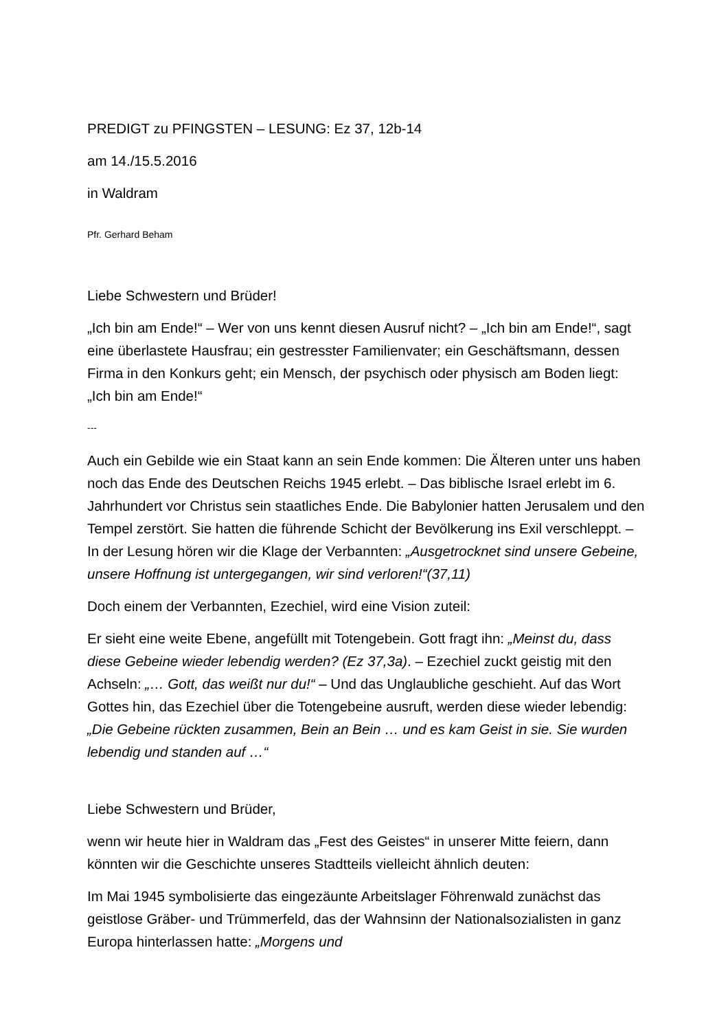PREDIGT zu PFINGSTEN – LESUNG: Ez 37, 12b-14
am 14./15.5.2016
in Waldram
Pfr. Gerhard Beham
Liebe Schwestern und Brüder!
„Ich bin am Ende!“ – Wer von uns kennt diesen Ausruf nicht? – „Ich bin am Ende!“, sagt eine überlastete Hausfrau; ein gestresster Familienvater; ein Geschäftsmann, dessen Firma in den Konkurs geht; ein Mensch, der psychisch oder physisch am Boden liegt: „Ich bin am Ende!“
---
Auch ein Gebilde wie ein Staat kann an sein Ende kommen: Die Älteren unter uns haben noch das Ende des Deutschen Reichs 1945 erlebt. – Das biblische Israel erlebt im 6. Jahrhundert vor Christus sein staatliches Ende. Die Babylonier hatten Jerusalem und den Tempel zerstört. Sie hatten die führende Schicht der Bevölkerung ins Exil verschleppt. – In der Lesung hören wir die Klage der Verbannten: „Ausgetrocknet sind unsere Gebeine, unsere Hoffnung ist untergegangen, wir sind verloren!“(37,11)
Doch einem der Verbannten, Ezechiel, wird eine Vision zuteil:
Er sieht eine weite Ebene, angefüllt mit Totengebein. Gott fragt ihn: „Meinst du, dass diese Gebeine wieder lebendig werden? (Ez 37,3a). – Ezechiel zuckt geistig mit den Achseln: „… Gott, das weißt nur du!“ – Und das Unglaubliche geschieht. Auf das Wort Gottes hin, das Ezechiel über die Totengebeine ausruft, werden diese wieder lebendig: „Die Gebeine rückten zusammen, Bein an Bein … und es kam Geist in sie. Sie wurden lebendig und standen auf …“
Liebe Schwestern und Brüder,
wenn wir heute hier in Waldram das „Fest des Geistes“ in unserer Mitte feiern, dann könnten wir die Geschichte unseres Stadtteils vielleicht ähnlich deuten:
Im Mai 1945 symbolisierte das eingezäunte Arbeitslager Föhrenwald zunächst das geistlose Gräber- und Trümmerfeld, das der Wahnsinn der Nationalsozialisten in ganz Europa hinterlassen hatte: „Morgens und